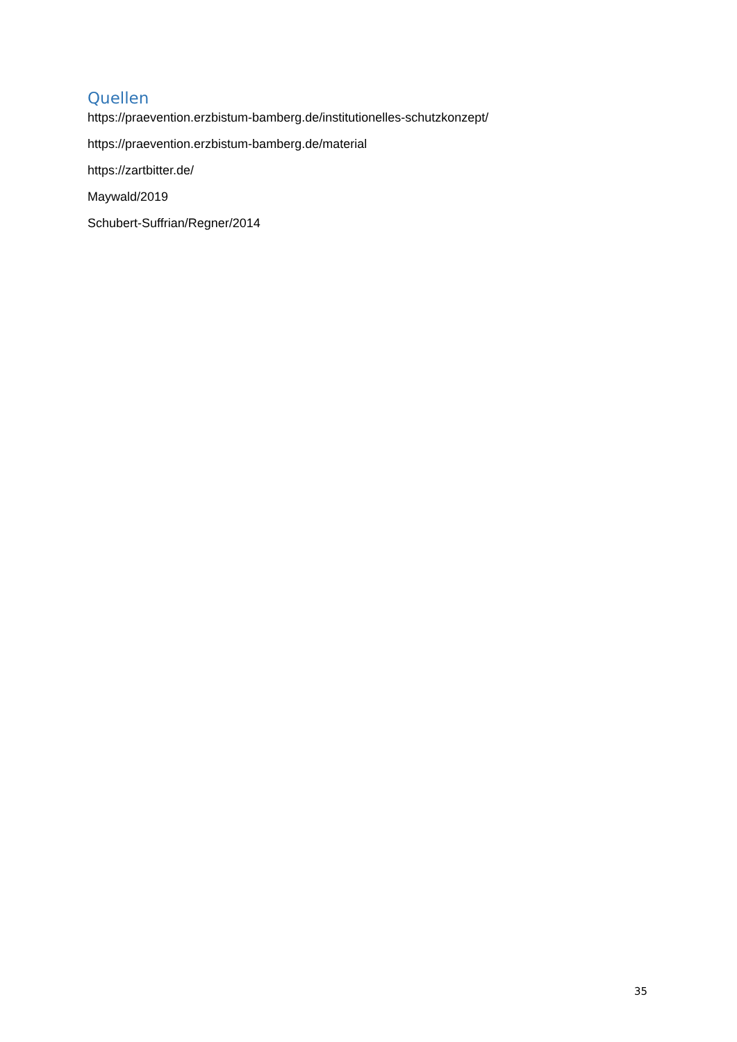Quellen
https://praevention.erzbistum-bamberg.de/institutionelles-schutzkonzept/
https://praevention.erzbistum-bamberg.de/material
https://zartbitter.de/
Maywald/2019
Schubert-Suffrian/Regner/2014
35